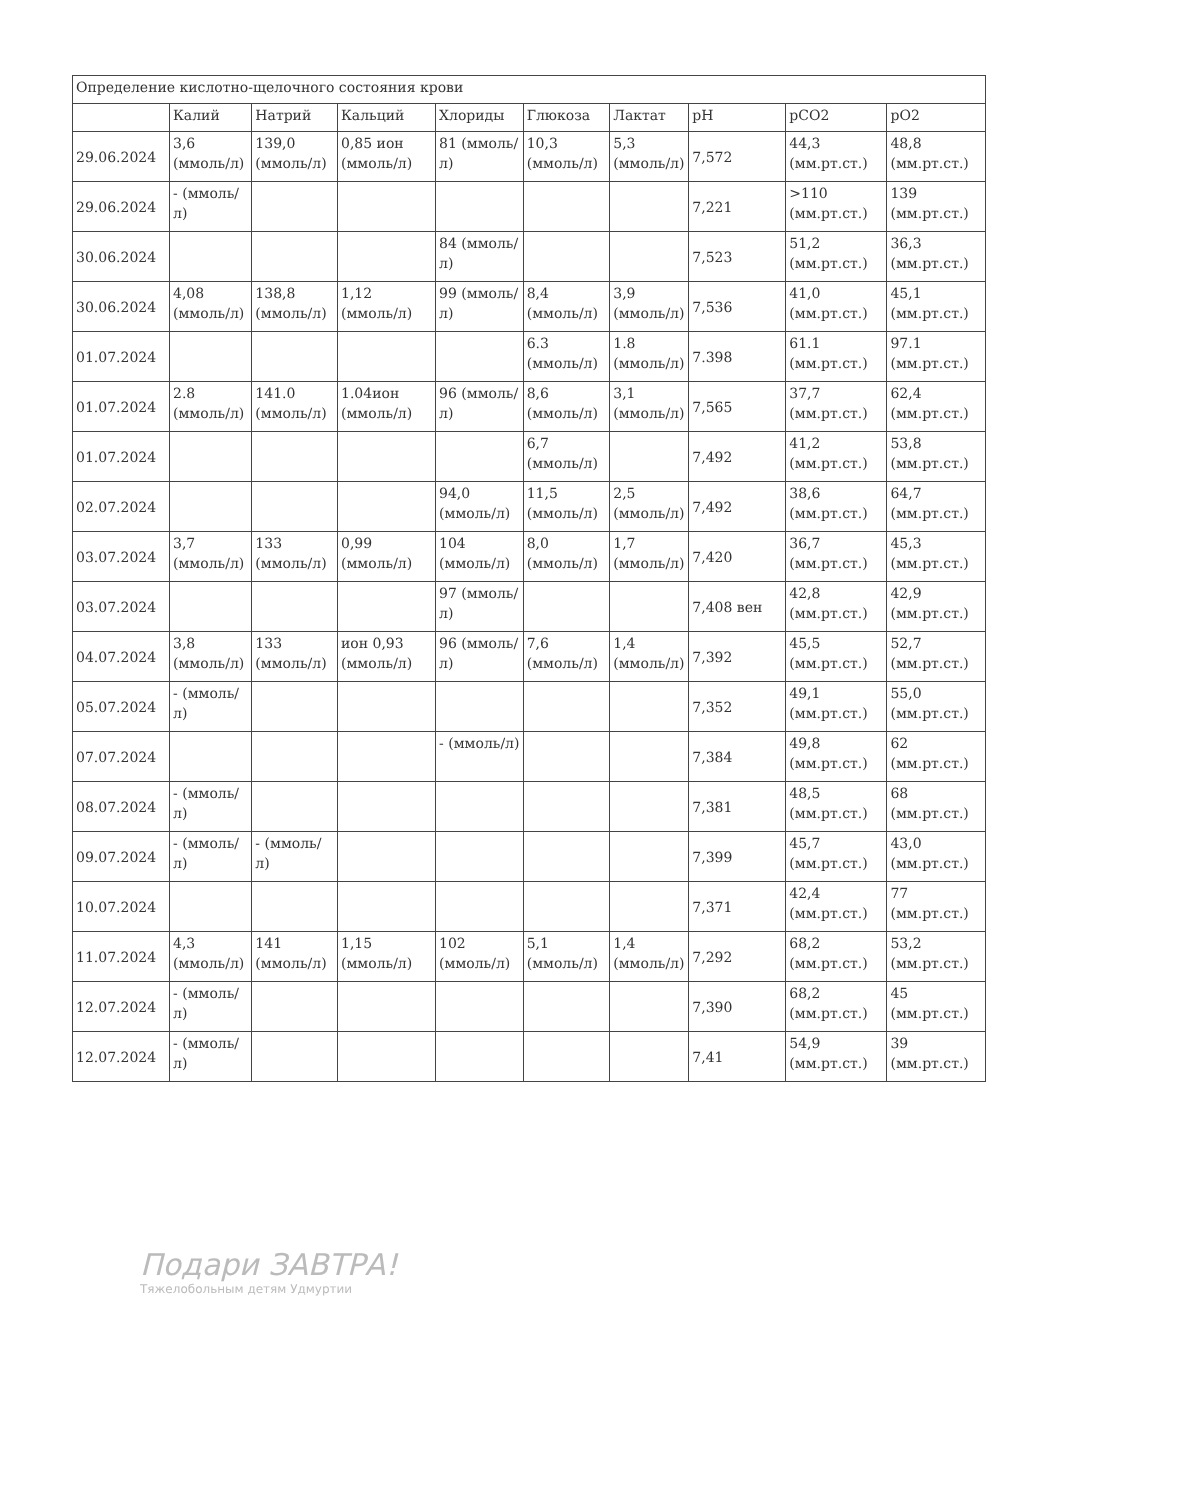| Определение кислотно-щелочного состояния крови | | | | | | | | | |
| | Калий | Натрий | Кальций | Хлориды | Глюкоза | Лактат | pH | pCO2 | pO2 |
| 29.06.2024 | 3,6 (ммоль/л) | 139,0 (ммоль/л) | 0,85 ион (ммоль/л) | 81 (ммоль/л) | 10,3 (ммоль/л) | 5,3 (ммоль/л) | 7,572 | 44,3 (мм.рт.ст.) | 48,8 (мм.рт.ст.) |
| 29.06.2024 | - (ммоль/л) | | | | | | 7,221 | >110 (мм.рт.ст.) | 139 (мм.рт.ст.) |
| 30.06.2024 | | | | 84 (ммоль/л) | | | 7,523 | 51,2 (мм.рт.ст.) | 36,3 (мм.рт.ст.) |
| 30.06.2024 | 4,08 (ммоль/л) | 138,8 (ммоль/л) | 1,12 (ммоль/л) | 99 (ммоль/л) | 8,4 (ммоль/л) | 3,9 (ммоль/л) | 7,536 | 41,0 (мм.рт.ст.) | 45,1 (мм.рт.ст.) |
| 01.07.2024 | | | | | 6.3 (ммоль/л) | 1.8 (ммоль/л) | 7.398 | 61.1 (мм.рт.ст.) | 97.1 (мм.рт.ст.) |
| 01.07.2024 | 2.8 (ммоль/л) | 141.0 (ммоль/л) | 1.04ион (ммоль/л) | 96 (ммоль/л) | 8,6 (ммоль/л) | 3,1 (ммоль/л) | 7,565 | 37,7 (мм.рт.ст.) | 62,4 (мм.рт.ст.) |
| 01.07.2024 | | | | | 6,7 (ммоль/л) | | 7,492 | 41,2 (мм.рт.ст.) | 53,8 (мм.рт.ст.) |
| 02.07.2024 | | | | 94,0 (ммоль/л) | 11,5 (ммоль/л) | 2,5 (ммоль/л) | 7,492 | 38,6 (мм.рт.ст.) | 64,7 (мм.рт.ст.) |
| 03.07.2024 | 3,7 (ммоль/л) | 133 (ммоль/л) | 0,99 (ммоль/л) | 104 (ммоль/л) | 8,0 (ммоль/л) | 1,7 (ммоль/л) | 7,420 | 36,7 (мм.рт.ст.) | 45,3 (мм.рт.ст.) |
| 03.07.2024 | | | | 97 (ммоль/л) | | | 7,408 вен | 42,8 (мм.рт.ст.) | 42,9 (мм.рт.ст.) |
| 04.07.2024 | 3,8 (ммоль/л) | 133 (ммоль/л) | ион 0,93 (ммоль/л) | 96 (ммоль/л) | 7,6 (ммоль/л) | 1,4 (ммоль/л) | 7,392 | 45,5 (мм.рт.ст.) | 52,7 (мм.рт.ст.) |
| 05.07.2024 | - (ммоль/л) | | | | | | 7,352 | 49,1 (мм.рт.ст.) | 55,0 (мм.рт.ст.) |
| 07.07.2024 | | | | - (ммоль/л) | | | 7,384 | 49,8 (мм.рт.ст.) | 62 (мм.рт.ст.) |
| 08.07.2024 | - (ммоль/л) | | | | | | 7,381 | 48,5 (мм.рт.ст.) | 68 (мм.рт.ст.) |
| 09.07.2024 | - (ммоль/л) | - (ммоль/л) | | | | | 7,399 | 45,7 (мм.рт.ст.) | 43,0 (мм.рт.ст.) |
| 10.07.2024 | | | | | | | 7,371 | 42,4 (мм.рт.ст.) | 77 (мм.рт.ст.) |
| 11.07.2024 | 4,3 (ммоль/л) | 141 (ммоль/л) | 1,15 (ммоль/л) | 102 (ммоль/л) | 5,1 (ммоль/л) | 1,4 (ммоль/л) | 7,292 | 68,2 (мм.рт.ст.) | 53,2 (мм.рт.ст.) |
| 12.07.2024 | - (ммоль/л) | | | | | | 7,390 | 68,2 (мм.рт.ст.) | 45 (мм.рт.ст.) |
| 12.07.2024 | - (ммоль/л) | | | | | | 7,41 | 54,9 (мм.рт.ст.) | 39 (мм.рт.ст.) |
Подари ЗАВТРА!
Тяжелобольным детям Удмуртии